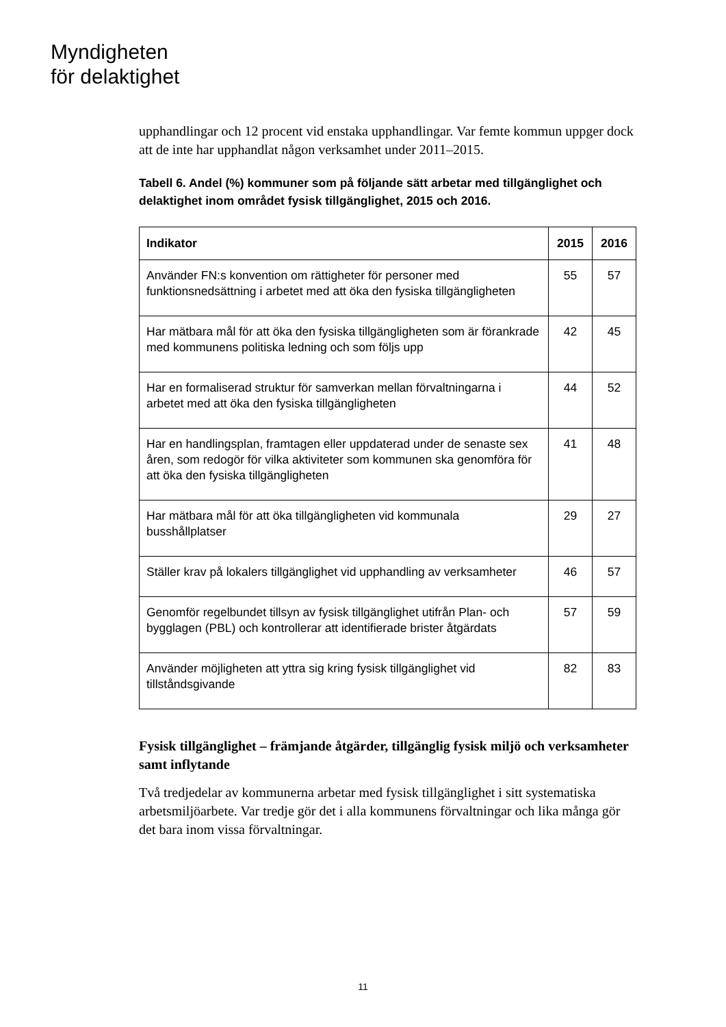Myndigheten
för delaktighet
upphandlingar och 12 procent vid enstaka upphandlingar. Var femte kommun uppger dock att de inte har upphandlat någon verksamhet under 2011–2015.
Tabell 6. Andel (%) kommuner som på följande sätt arbetar med tillgänglighet och delaktighet inom området fysisk tillgänglighet, 2015 och 2016.
| Indikator | 2015 | 2016 |
| --- | --- | --- |
| Använder FN:s konvention om rättigheter för personer med funktionsnedsättning i arbetet med att öka den fysiska tillgängligheten | 55 | 57 |
| Har mätbara mål för att öka den fysiska tillgängligheten som är förankrade med kommunens politiska ledning och som följs upp | 42 | 45 |
| Har en formaliserad struktur för samverkan mellan förvaltningarna i arbetet med att öka den fysiska tillgängligheten | 44 | 52 |
| Har en handlingsplan, framtagen eller uppdaterad under de senaste sex åren, som redogör för vilka aktiviteter som kommunen ska genomföra för att öka den fysiska tillgängligheten | 41 | 48 |
| Har mätbara mål för att öka tillgängligheten vid kommunala busshållplatser | 29 | 27 |
| Ställer krav på lokalers tillgänglighet vid upphandling av verksamheter | 46 | 57 |
| Genomför regelbundet tillsyn av fysisk tillgänglighet utifrån Plan- och bygglagen (PBL) och kontrollerar att identifierade brister åtgärdats | 57 | 59 |
| Använder möjligheten att yttra sig kring fysisk tillgänglighet vid tillståndsgivande | 82 | 83 |
Fysisk tillgänglighet – främjande åtgärder, tillgänglig fysisk miljö och verksamheter samt inflytande
Två tredjedelar av kommunerna arbetar med fysisk tillgänglighet i sitt systematiska arbetsmiljöarbete. Var tredje gör det i alla kommunens förvaltningar och lika många gör det bara inom vissa förvaltningar.
11